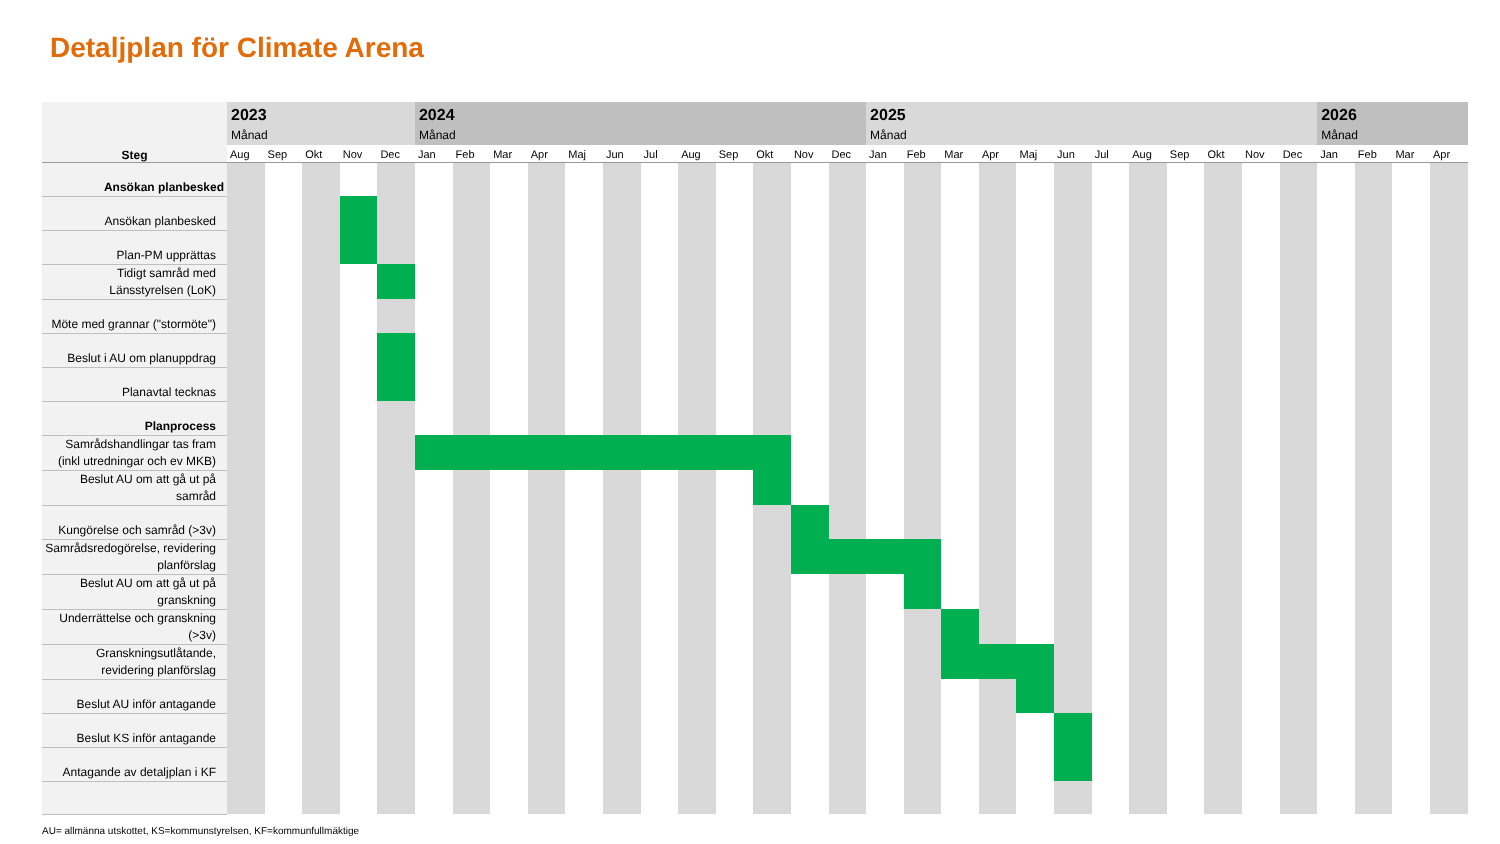Detaljplan för Climate Arena
| Steg | 2023 Månad | | | | | 2024 Månad | | | | | | | | | | | | 2025 Månad | | | | | | | | | | | | 2026 Månad | | | |
| --- | --- | --- | --- | --- | --- | --- | --- | --- | --- | --- | --- | --- | --- | --- | --- | --- | --- | --- | --- | --- | --- | --- | --- | --- | --- | --- | --- | --- | --- | --- | --- | --- | --- |
| | Aug | Sep | Okt | Nov | Dec | Jan | Feb | Mar | Apr | Maj | Jun | Jul | Aug | Sep | Okt | Nov | Dec | Jan | Feb | Mar | Apr | Maj | Jun | Jul | Aug | Sep | Okt | Nov | Dec | Jan | Feb | Mar | Apr |
| Ansökan planbesked | | | | | | | | | | | | | | | | | | | | | | | | | | | | | | | | | |
| Ansökan planbesked | | | | | | | | | | | | | | | | | | | | | | | | | | | | | | | | | |
| Plan-PM upprättas | | | | | | | | | | | | | | | | | | | | | | | | | | | | | | | | | |
| Tidigt samråd med Länsstyrelsen (LoK) | | | | | | | | | | | | | | | | | | | | | | | | | | | | | | | | | |
| Möte med grannar ("stormöte") | | | | | | | | | | | | | | | | | | | | | | | | | | | | | | | | | |
| Beslut i AU om planuppdrag | | | | | | | | | | | | | | | | | | | | | | | | | | | | | | | | | |
| Planavtal tecknas | | | | | | | | | | | | | | | | | | | | | | | | | | | | | | | | | |
| Planprocess | | | | | | | | | | | | | | | | | | | | | | | | | | | | | | | | | |
| Samrådshandlingar tas fram (inkl utredningar och ev MKB) | | | | | | | | | | | | | | | | | | | | | | | | | | | | | | | | | |
| Beslut AU om att gå ut på samråd | | | | | | | | | | | | | | | | | | | | | | | | | | | | | | | | | |
| Kungörelse och samråd (>3v) | | | | | | | | | | | | | | | | | | | | | | | | | | | | | | | | | |
| Samrådsredogörelse, revidering planförslag | | | | | | | | | | | | | | | | | | | | | | | | | | | | | | | | | |
| Beslut AU om att gå ut på granskning | | | | | | | | | | | | | | | | | | | | | | | | | | | | | | | | | |
| Underrättelse och granskning (>3v) | | | | | | | | | | | | | | | | | | | | | | | | | | | | | | | | | |
| Granskningsutlåtande, revidering planförslag | | | | | | | | | | | | | | | | | | | | | | | | | | | | | | | | | |
| Beslut AU inför antagande | | | | | | | | | | | | | | | | | | | | | | | | | | | | | | | | | |
| Beslut KS inför antagande | | | | | | | | | | | | | | | | | | | | | | | | | | | | | | | | | |
| Antagande av detaljplan i KF | | | | | | | | | | | | | | | | | | | | | | | | | | | | | | | | | |
AU= allmänna utskottet, KS=kommunstyrelsen, KF=kommunfullmäktige